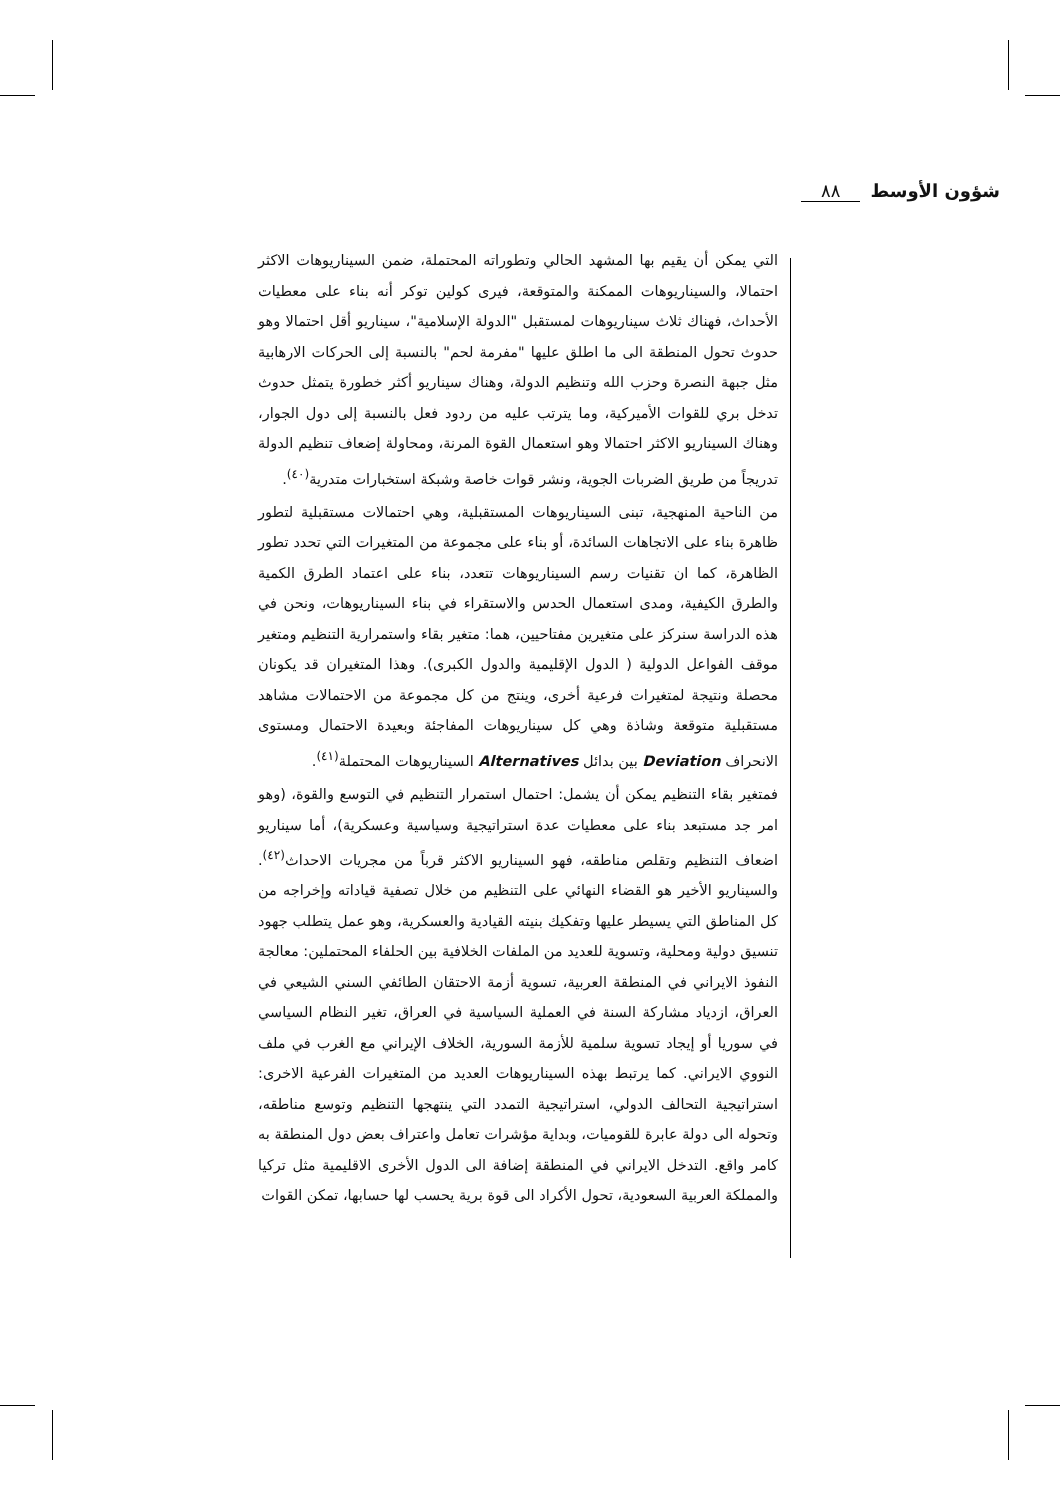شؤون الأوسط ٨٨
التي يمكن أن يقيم بها المشهد الحالي وتطوراته المحتملة، ضمن السيناريوهات الاكثر احتمالا، والسيناريوهات الممكنة والمتوقعة، فيرى كولين توكر أنه بناء على معطيات الأحداث، فهناك ثلاث سيناريوهات لمستقبل "الدولة الإسلامية"، سيناريو أقل احتمالا وهو حدوث تحول المنطقة الى ما اطلق عليها "مفرمة لحم" بالنسبة إلى الحركات الارهابية مثل جبهة النصرة وحزب الله وتنظيم الدولة، وهناك سيناريو أكثر خطورة يتمثل حدوث تدخل بري للقوات الأميركية، وما يترتب عليه من ردود فعل بالنسبة إلى دول الجوار، وهناك السيناريو الاكثر احتمالا وهو استعمال القوة المرنة، ومحاولة إضعاف تنظيم الدولة تدريجاً من طريق الضربات الجوية، ونشر قوات خاصة وشبكة استخبارات متدرية<sup>(٤٠)</sup>.
من الناحية المنهجية، تبنى السيناريوهات المستقبلية، وهي احتمالات مستقبلية لتطور ظاهرة بناء على الاتجاهات السائدة، أو بناء على مجموعة من المتغيرات التي تحدد تطور الظاهرة، كما ان تقنيات رسم السيناريوهات تتعدد، بناء على اعتماد الطرق الكمية والطرق الكيفية، ومدى استعمال الحدس والاستقراء في بناء السيناريوهات، ونحن في هذه الدراسة سنركز على متغيرين مفتاحيين، هما: متغير بقاء واستمرارية التنظيم ومتغير موقف الفواعل الدولية ( الدول الإقليمية والدول الكبرى). وهذا المتغيران قد يكونان محصلة ونتيجة لمتغيرات فرعية أخرى، وينتج من كل مجموعة من الاحتمالات مشاهد مستقبلية متوقعة وشاذة وهي كل سيناريوهات المفاجئة وبعيدة الاحتمال ومستوى الانحراف Deviation بين بدائل Alternatives السيناريوهات المحتملة<sup>(٤١)</sup>.
فمتغير بقاء التنظيم يمكن أن يشمل: احتمال استمرار التنظيم في التوسع والقوة، (وهو امر جد مستبعد بناء على معطيات عدة استراتيجية وسياسية وعسكرية)، أما سيناريو اضعاف التنظيم وتقلص مناطقه، فهو السيناريو الاكثر قرباً من مجريات الاحداث<sup>(٤٢)</sup>. والسيناريو الأخير هو القضاء النهائي على التنظيم من خلال تصفية قياداته وإخراجه من كل المناطق التي يسيطر عليها وتفكيك بنيته القيادية والعسكرية، وهو عمل يتطلب جهود تنسيق دولية ومحلية، وتسوية للعديد من الملفات الخلافية بين الحلفاء المحتملين: معالجة النفوذ الايراني في المنطقة العربية، تسوية أزمة الاحتقان الطائفي السني الشيعي في العراق، ازدياد مشاركة السنة في العملية السياسية في العراق، تغير النظام السياسي في سوريا أو إيجاد تسوية سلمية للأزمة السورية، الخلاف الإيراني مع الغرب في ملف النووي الايراني. كما يرتبط بهذه السيناريوهات العديد من المتغيرات الفرعية الاخرى: استراتيجية التحالف الدولي، استراتيجية التمدد التي ينتهجها التنظيم وتوسع مناطقه، وتحوله الى دولة عابرة للقوميات، وبداية مؤشرات تعامل واعتراف بعض دول المنطقة به كامر واقع. التدخل الايراني في المنطقة إضافة الى الدول الأخرى الاقليمية مثل تركيا والمملكة العربية السعودية، تحول الأكراد الى قوة برية يحسب لها حسابها، تمكن القوات